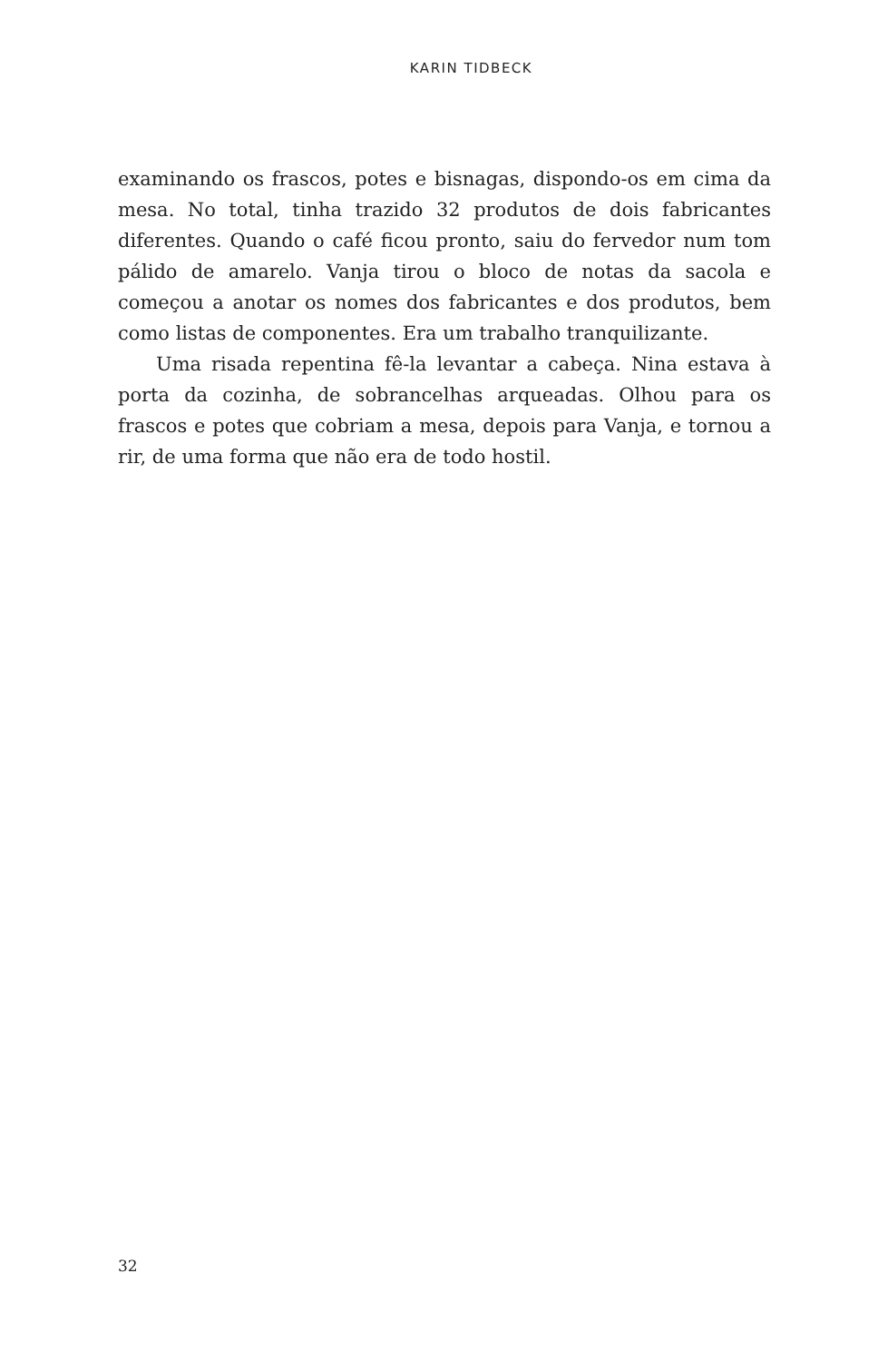KARIN TIDBECK
examinando os frascos, potes e bisnagas, dispondo-os em cima da mesa. No total, tinha trazido 32 produtos de dois fabricantes diferentes. Quando o café ficou pronto, saiu do fervedor num tom pálido de amarelo. Vanja tirou o bloco de notas da sacola e começou a anotar os nomes dos fabricantes e dos produtos, bem como listas de componentes. Era um trabalho tranquilizante.
Uma risada repentina fê-la levantar a cabeça. Nina estava à porta da cozinha, de sobrancelhas arqueadas. Olhou para os frascos e potes que cobriam a mesa, depois para Vanja, e tornou a rir, de uma forma que não era de todo hostil.
32